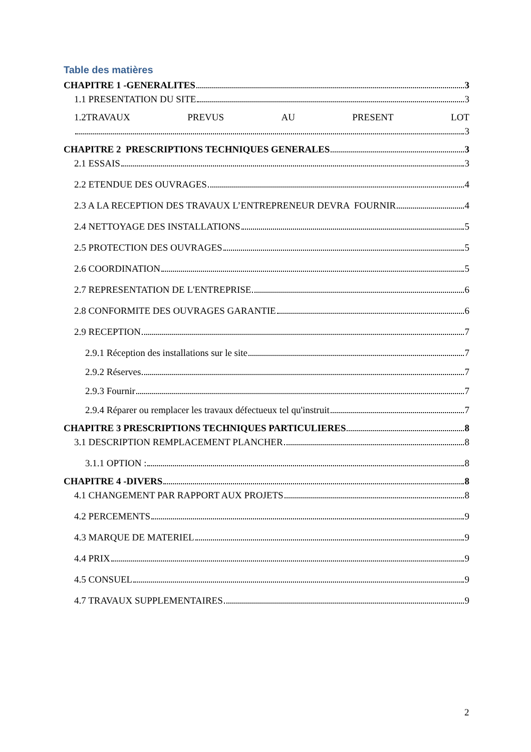Table des matières
CHAPITRE 1 -GENERALITES 3
1.1 PRESENTATION DU SITE 3
1.2TRAVAUX PREVUS AU PRESENT LOT
3
CHAPITRE 2 PRESCRIPTIONS TECHNIQUES GENERALES 3
2.1 ESSAIS 3
2.2 ETENDUE DES OUVRAGES 4
2.3 A LA RECEPTION DES TRAVAUX L’ENTREPRENEUR DEVRA FOURNIR 4
2.4 NETTOYAGE DES INSTALLATIONS 5
2.5 PROTECTION DES OUVRAGES 5
2.6 COORDINATION 5
2.7 REPRESENTATION DE L'ENTREPRISE 6
2.8 CONFORMITE DES OUVRAGES GARANTIE 6
2.9 RECEPTION 7
2.9.1 Réception des installations sur le site 7
2.9.2 Réserves 7
2.9.3 Fournir 7
2.9.4 Réparer ou remplacer les travaux défectueux tel qu'instruit 7
CHAPITRE 3 PRESCRIPTIONS TECHNIQUES PARTICULIERES 8
3.1 DESCRIPTION REMPLACEMENT PLANCHER 8
3.1.1 OPTION : 8
CHAPITRE 4 -DIVERS 8
4.1 CHANGEMENT PAR RAPPORT AUX PROJETS 8
4.2 PERCEMENTS 9
4.3 MARQUE DE MATERIEL 9
4.4 PRIX 9
4.5 CONSUEL 9
4.7 TRAVAUX SUPPLEMENTAIRES 9
2